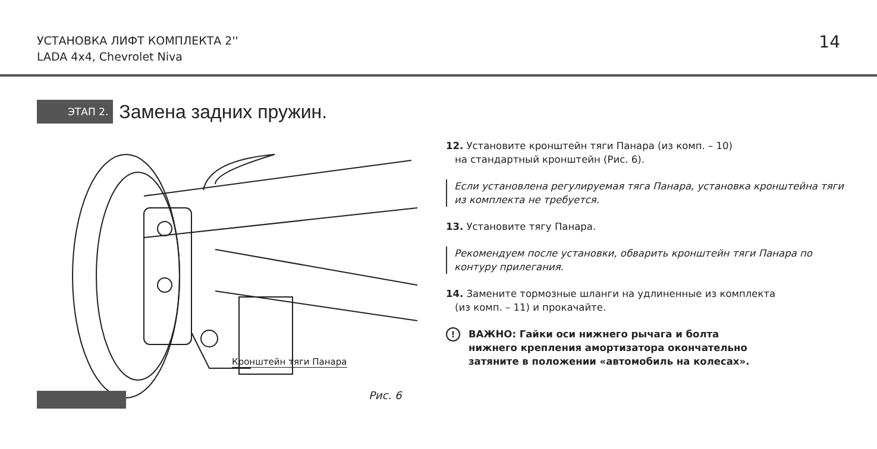УСТАНОВКА ЛИФТ КОМПЛЕКТА 2''
LADA 4x4, Chevrolet Niva
14
ЭТАП 2.
Замена задних пружин.
Кронштейн тяги Панара
Рис. 6
12. Установите кронштейн тяги Панара (из комп. – 10)
на стандартный кронштейн (Рис. 6).
Если установлена регулируемая тяга Панара, установка кронштейна тяги из комплекта не требуется.
13. Установите тягу Панара.
Рекомендуем после установки, обварить кронштейн тяги Панара по контуру прилегания.
14. Замените тормозные шланги на удлиненные из комплекта
(из комп. – 11) и прокачайте.
! ВАЖНО: Гайки оси нижнего рычага и болта
нижнего крепления амортизатора окончательно
затяните в положении «автомобиль на колесах».